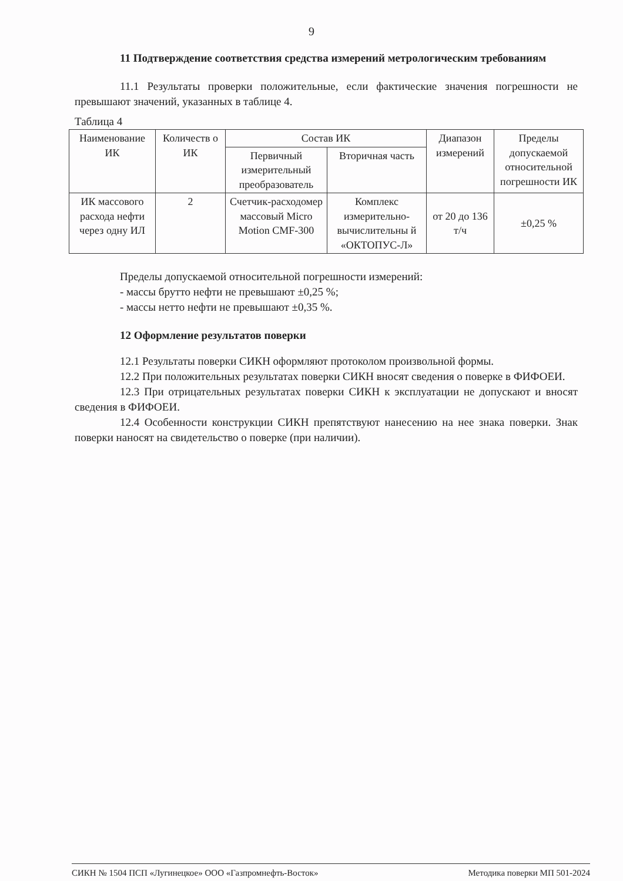9
11 Подтверждение соответствия средства измерений метрологическим требованиям
11.1 Результаты проверки положительные, если фактические значения погрешности не превышают значений, указанных в таблице 4.
Таблица 4
| Наименование ИК | Количеств о ИК | Состав ИК | | Диапазон измерений | Пределы допускаемой относительной погрешности ИК |
| --- | --- | --- | --- | --- | --- |
| | | Первичный измерительный преобразователь | Вторичная часть | | |
| ИК массового расхода нефти через одну ИЛ | 2 | Счетчик-расходомер массовый Micro Motion CMF-300 | Комплекс измерительно-вычислительны й «ОКТОПУС-Л» | от 20 до 136 т/ч | ±0,25 % |
Пределы допускаемой относительной погрешности измерений:
- массы брутто нефти не превышают ±0,25 %;
- массы нетто нефти не превышают ±0,35 %.
12 Оформление результатов поверки
12.1 Результаты поверки СИКН оформляют протоколом произвольной формы.
12.2 При положительных результатах поверки СИКН вносят сведения о поверке в ФИФОЕИ.
12.3 При отрицательных результатах поверки СИКН к эксплуатации не допускают и вносят сведения в ФИФОЕИ.
12.4 Особенности конструкции СИКН препятствуют нанесению на нее знака поверки. Знак поверки наносят на свидетельство о поверке (при наличии).
СИКН № 1504 ПСП «Лугинецкое» ООО «Газпромнефть-Восток» Методика поверки МП 501-2024